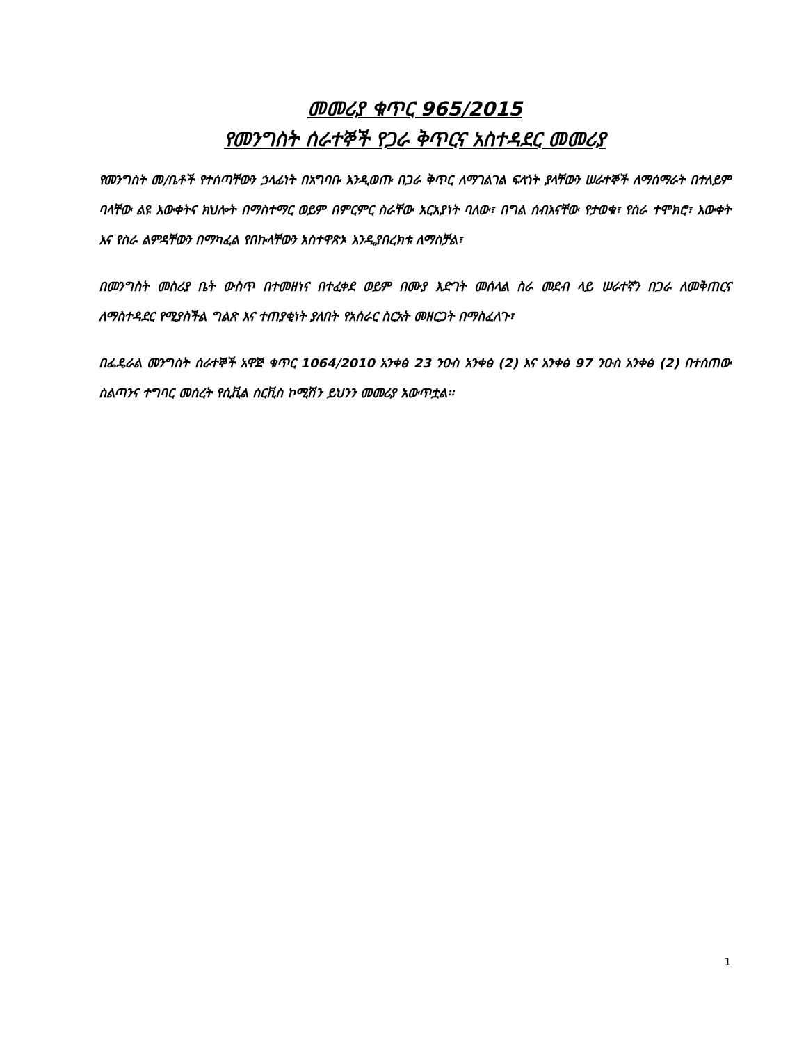መመሪያ ቁጥር 965/2015
የመንግስት ሰራተኞች የጋራ ቅጥርና አስተዳደር መመሪያ
የመንግስት መ/ቤቶች የተሰጣቸውን ኃላፊነት በአግባቡ እንዲወጡ በጋራ ቅጥር ለማገልገል ፍላጎት ያላቸውን ሠራተኞች ለማሰማራት በተለይም ባላቸው ልዩ እውቀትና ክህሎት በማስተማር ወይም በምርምር ስራቸው አርአያነት ባለው፣ በግል ሰብእናቸው የታወቁ፣ የስራ ተሞክሮ፣ እውቀት እና የስራ ልምዳቸውን በማካፈል የበኩላቸውን አስተዋጽኦ እንዲያበረክቱ ለማስቻል፣
በመንግስት መስሪያ ቤት ውስጥ በተመዘነና በተፈቀደ ወይም በሙያ እድገት መሰላል ስራ መደብ ላይ ሠራተኛን በጋራ ለመቅጠርና ለማስተዳደር የሚያስችል ግልጽ እና ተጠያቂነት ያለበት የአሰራር ስርአት መዘርጋት በማስፈለጉ፣
በፌዴራል መንግስት ሰራተኞች አዋጅ ቁጥር 1064/2010 አንቀፅ 23 ንዑስ አንቀፅ (2) እና አንቀፅ 97 ንዑስ አንቀፅ (2) በተሰጠው ስልጣንና ተግባር መሰረት የሲቪል ሰርቪስ ኮሚሽን ይህንን መመሪያ አውጥቷል፡፡
1